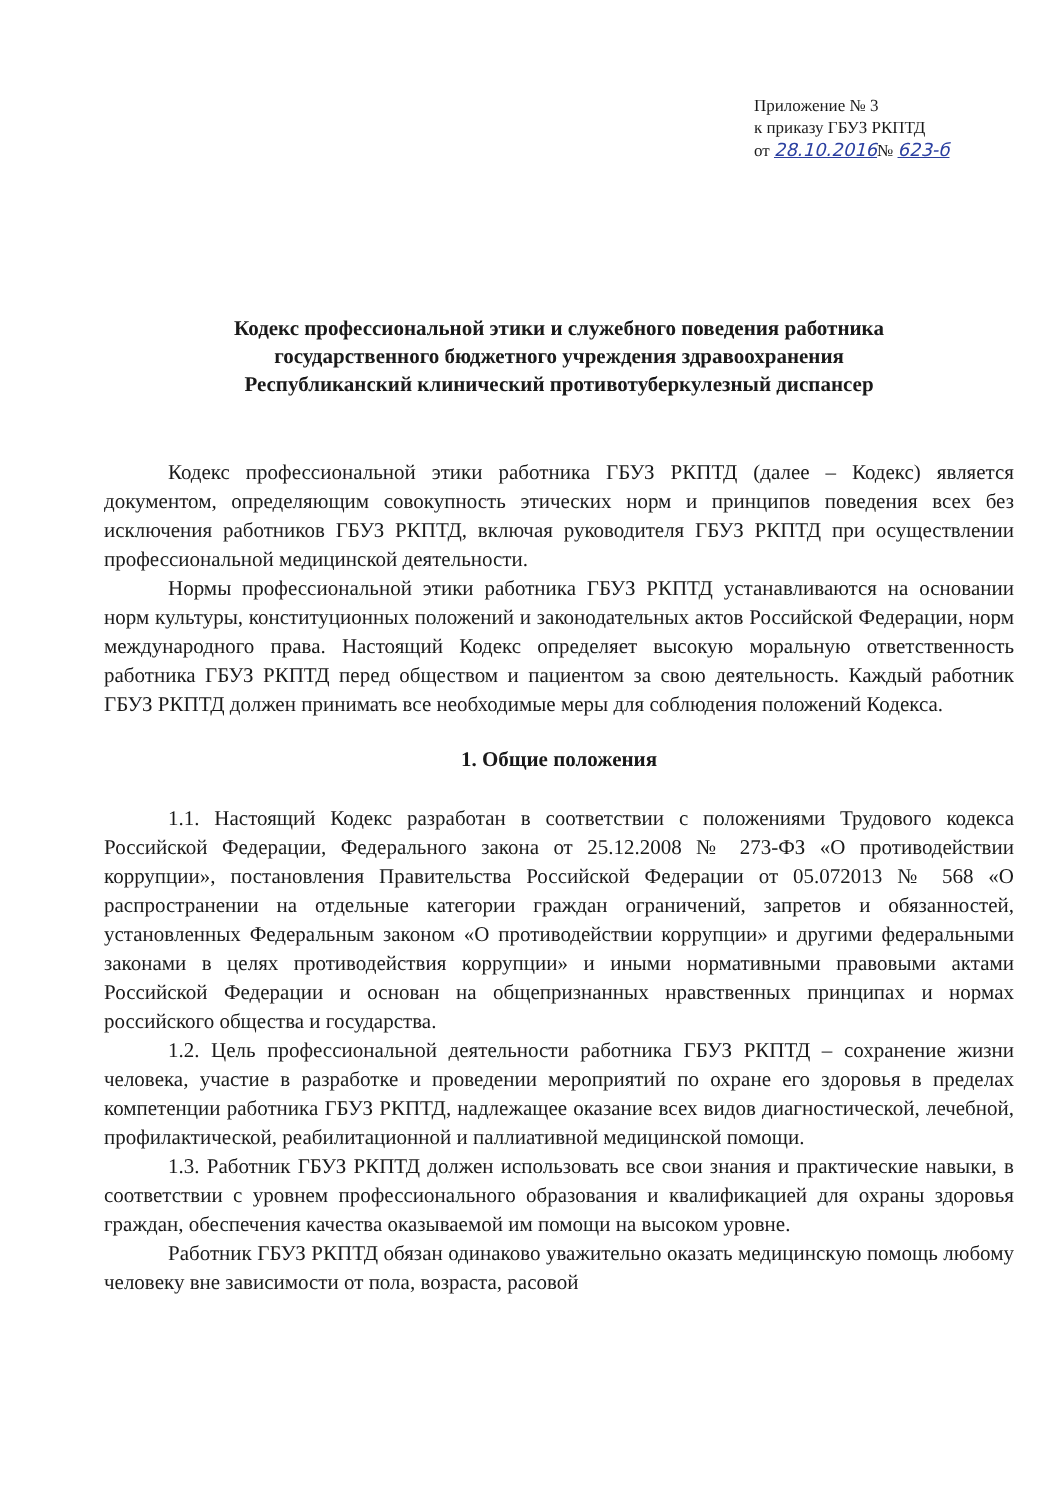Приложение № 3
к приказу ГБУЗ РКПТД
от 28.10.2016№ 623-б
Кодекс профессиональной этики и служебного поведения работника
государственного бюджетного учреждения здравоохранения
Республиканский клинический противотуберкулезный диспансер
Кодекс профессиональной этики работника ГБУЗ РКПТД (далее – Кодекс) является документом, определяющим совокупность этических норм и принципов поведения всех без исключения работников ГБУЗ РКПТД, включая руководителя ГБУЗ РКПТД при осуществлении профессиональной медицинской деятельности.
Нормы профессиональной этики работника ГБУЗ РКПТД устанавливаются на основании норм культуры, конституционных положений и законодательных актов Российской Федерации, норм международного права. Настоящий Кодекс определяет высокую моральную ответственность работника ГБУЗ РКПТД перед обществом и пациентом за свою деятельность. Каждый работник ГБУЗ РКПТД должен принимать все необходимые меры для соблюдения положений Кодекса.
1. Общие положения
1.1. Настоящий Кодекс разработан в соответствии с положениями Трудового кодекса Российской Федерации, Федерального закона от 25.12.2008 № 273-ФЗ «О противодействии коррупции», постановления Правительства Российской Федерации от 05.072013 № 568 «О распространении на отдельные категории граждан ограничений, запретов и обязанностей, установленных Федеральным законом «О противодействии коррупции» и другими федеральными законами в целях противодействия коррупции» и иными нормативными правовыми актами Российской Федерации и основан на общепризнанных нравственных принципах и нормах российского общества и государства.
1.2. Цель профессиональной деятельности работника ГБУЗ РКПТД – сохранение жизни человека, участие в разработке и проведении мероприятий по охране его здоровья в пределах компетенции работника ГБУЗ РКПТД, надлежащее оказание всех видов диагностической, лечебной, профилактической, реабилитационной и паллиативной медицинской помощи.
1.3. Работник ГБУЗ РКПТД должен использовать все свои знания и практические навыки, в соответствии с уровнем профессионального образования и квалификацией для охраны здоровья граждан, обеспечения качества оказываемой им помощи на высоком уровне.
Работник ГБУЗ РКПТД обязан одинаково уважительно оказать медицинскую помощь любому человеку вне зависимости от пола, возраста, расовой